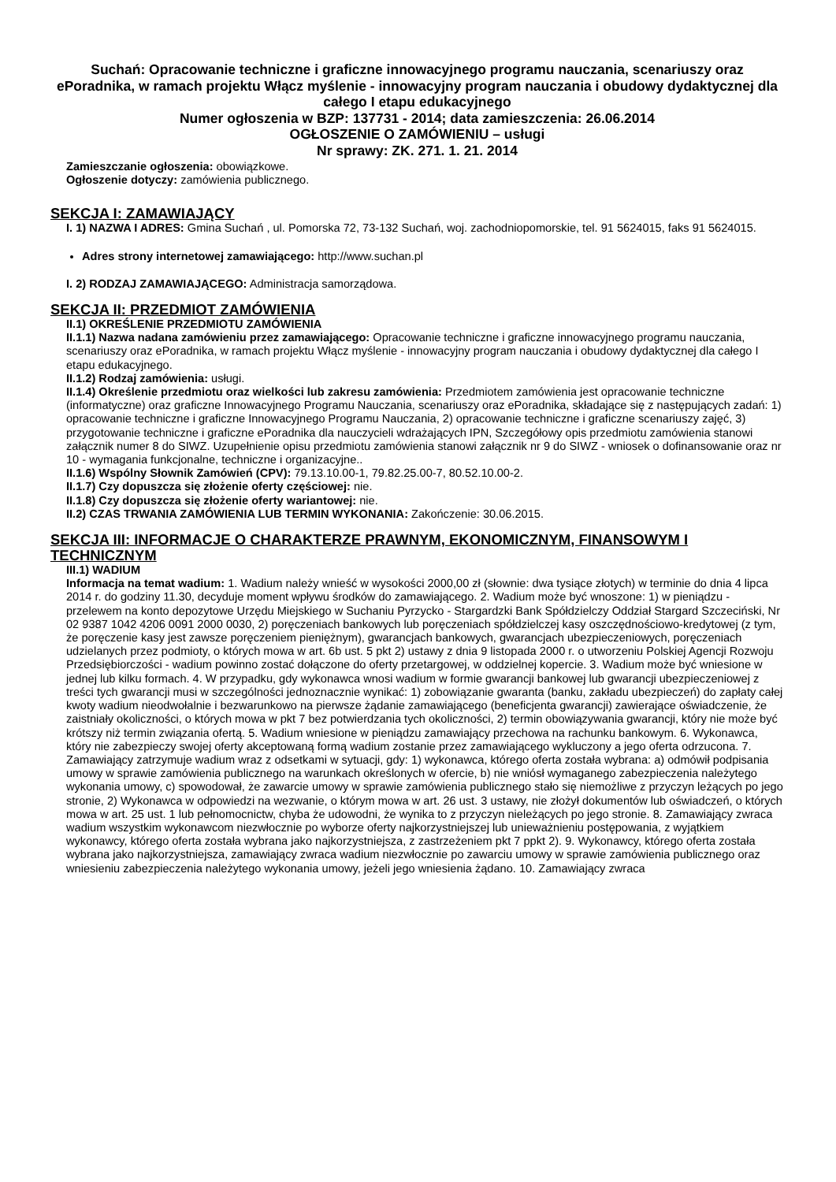Suchań: Opracowanie techniczne i graficzne innowacyjnego programu nauczania, scenariuszy oraz ePoradnika, w ramach projektu Włącz myślenie - innowacyjny program nauczania i obudowy dydaktycznej dla całego I etapu edukacyjnego
Numer ogłoszenia w BZP: 137731 - 2014; data zamieszczenia: 26.06.2014
OGŁOSZENIE O ZAMÓWIENIU – usługi
Nr sprawy: ZK. 271. 1. 21. 2014
Zamieszczanie ogłoszenia: obowiązkowe.
Ogłoszenie dotyczy: zamówienia publicznego.
SEKCJA I: ZAMAWIAJĄCY
I. 1) NAZWA I ADRES: Gmina Suchań , ul. Pomorska 72, 73-132 Suchań, woj. zachodniopomorskie, tel. 91 5624015, faks 91 5624015.
Adres strony internetowej zamawiającego: http://www.suchan.pl
I. 2) RODZAJ ZAMAWIAJĄCEGO: Administracja samorządowa.
SEKCJA II: PRZEDMIOT ZAMÓWIENIA
II.1) OKREŚLENIE PRZEDMIOTU ZAMÓWIENIA
II.1.1) Nazwa nadana zamówieniu przez zamawiającego: Opracowanie techniczne i graficzne innowacyjnego programu nauczania, scenariuszy oraz ePoradnika, w ramach projektu Włącz myślenie - innowacyjny program nauczania i obudowy dydaktycznej dla całego I etapu edukacyjnego.
II.1.2) Rodzaj zamówienia: usługi.
II.1.4) Określenie przedmiotu oraz wielkości lub zakresu zamówienia: Przedmiotem zamówienia jest opracowanie techniczne (informatyczne) oraz graficzne Innowacyjnego Programu Nauczania, scenariuszy oraz ePoradnika, składające się z następujących zadań: 1) opracowanie techniczne i graficzne Innowacyjnego Programu Nauczania, 2) opracowanie techniczne i graficzne scenariuszy zajęć, 3) przygotowanie techniczne i graficzne ePoradnika dla nauczycieli wdrażających IPN, Szczegółowy opis przedmiotu zamówienia stanowi załącznik numer 8 do SIWZ. Uzupełnienie opisu przedmiotu zamówienia stanowi załącznik nr 9 do SIWZ - wniosek o dofinansowanie oraz nr 10 - wymagania funkcjonalne, techniczne i organizacyjne..
II.1.6) Wspólny Słownik Zamówień (CPV): 79.13.10.00-1, 79.82.25.00-7, 80.52.10.00-2.
II.1.7) Czy dopuszcza się złożenie oferty częściowej: nie.
II.1.8) Czy dopuszcza się złożenie oferty wariantowej: nie.
II.2) CZAS TRWANIA ZAMÓWIENIA LUB TERMIN WYKONANIA: Zakończenie: 30.06.2015.
SEKCJA III: INFORMACJE O CHARAKTERZE PRAWNYM, EKONOMICZNYM, FINANSOWYM I TECHNICZNYM
III.1) WADIUM
Informacja na temat wadium: 1. Wadium należy wnieść w wysokości 2000,00 zł (słownie: dwa tysiące złotych) w terminie do dnia 4 lipca 2014 r. do godziny 11.30, decyduje moment wpływu środków do zamawiającego. 2. Wadium może być wnoszone: 1) w pieniądzu - przelewem na konto depozytowe Urzędu Miejskiego w Suchaniu Pyrzycko - Stargardzki Bank Spółdzielczy Oddział Stargard Szczeciński, Nr 02 9387 1042 4206 0091 2000 0030, 2) poręczeniach bankowych lub poręczeniach spółdzielczej kasy oszczędnościowo-kredytowej (z tym, że poręczenie kasy jest zawsze poręczeniem pieniężnym), gwarancjach bankowych, gwarancjach ubezpieczeniowych, poręczeniach udzielanych przez podmioty, o których mowa w art. 6b ust. 5 pkt 2) ustawy z dnia 9 listopada 2000 r. o utworzeniu Polskiej Agencji Rozwoju Przedsiębiorczości - wadium powinno zostać dołączone do oferty przetargowej, w oddzielnej kopercie. 3. Wadium może być wniesione w jednej lub kilku formach. 4. W przypadku, gdy wykonawca wnosi wadium w formie gwarancji bankowej lub gwarancji ubezpieczeniowej z treści tych gwarancji musi w szczególności jednoznacznie wynikać: 1) zobowiązanie gwaranta (banku, zakładu ubezpieczeń) do zapłaty całej kwoty wadium nieodwołalnie i bezwarunkowo na pierwsze żądanie zamawiającego (beneficjenta gwarancji) zawierające oświadczenie, że zaistniały okoliczności, o których mowa w pkt 7 bez potwierdzania tych okoliczności, 2) termin obowiązywania gwarancji, który nie może być krótszy niż termin związania ofertą. 5. Wadium wniesione w pieniądzu zamawiający przechowa na rachunku bankowym. 6. Wykonawca, który nie zabezpieczy swojej oferty akceptowaną formą wadium zostanie przez zamawiającego wykluczony a jego oferta odrzucona. 7. Zamawiający zatrzymuje wadium wraz z odsetkami w sytuacji, gdy: 1) wykonawca, którego oferta została wybrana: a) odmówił podpisania umowy w sprawie zamówienia publicznego na warunkach określonych w ofercie, b) nie wniósł wymaganego zabezpieczenia należytego wykonania umowy, c) spowodował, że zawarcie umowy w sprawie zamówienia publicznego stało się niemożliwe z przyczyn leżących po jego stronie, 2) Wykonawca w odpowiedzi na wezwanie, o którym mowa w art. 26 ust. 3 ustawy, nie złożył dokumentów lub oświadczeń, o których mowa w art. 25 ust. 1 lub pełnomocnictw, chyba że udowodni, że wynika to z przyczyn nieleżących po jego stronie. 8. Zamawiający zwraca wadium wszystkim wykonawcom niezwłocznie po wyborze oferty najkorzystniejszej lub unieważnieniu postępowania, z wyjątkiem wykonawcy, którego oferta została wybrana jako najkorzystniejsza, z zastrzeżeniem pkt 7 ppkt 2). 9. Wykonawcy, którego oferta została wybrana jako najkorzystniejsza, zamawiający zwraca wadium niezwłocznie po zawarciu umowy w sprawie zamówienia publicznego oraz wniesieniu zabezpieczenia należytego wykonania umowy, jeżeli jego wniesienia żądano. 10. Zamawiający zwraca